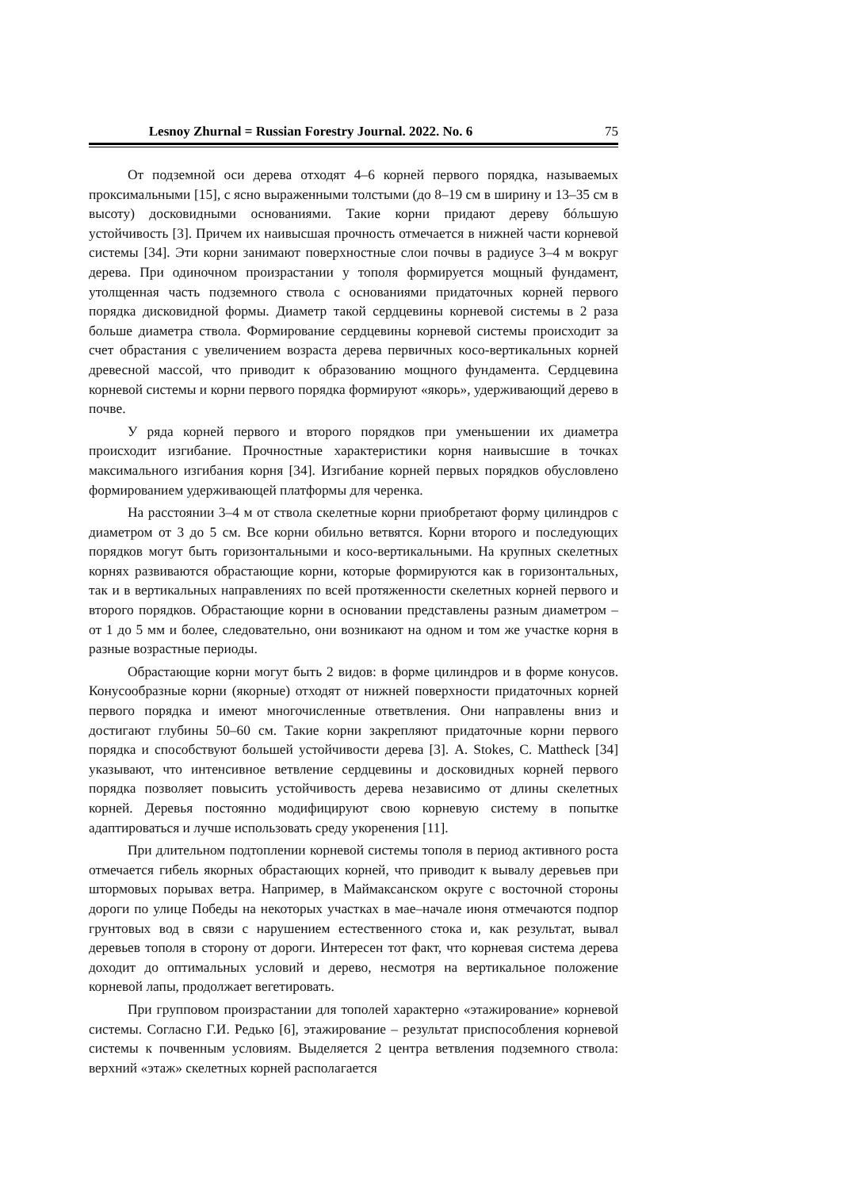Lesnoy Zhurnal = Russian Forestry Journal. 2022. No. 6 75
От подземной оси дерева отходят 4–6 корней первого порядка, называемых проксимальными [15], с ясно выраженными толстыми (до 8–19 см в ширину и 13–35 см в высоту) досковидными основаниями. Такие корни придают дереву бóльшую устойчивость [3]. Причем их наивысшая прочность отмечается в нижней части корневой системы [34]. Эти корни занимают поверхностные слои почвы в радиусе 3–4 м вокруг дерева. При одиночном произрастании у тополя формируется мощный фундамент, утолщенная часть подземного ствола с основаниями придаточных корней первого порядка дисковидной формы. Диаметр такой сердцевины корневой системы в 2 раза больше диаметра ствола. Формирование сердцевины корневой системы происходит за счет обрастания с увеличением возраста дерева первичных косо-вертикальных корней древесной массой, что приводит к образованию мощного фундамента. Сердцевина корневой системы и корни первого порядка формируют «якорь», удерживающий дерево в почве.
У ряда корней первого и второго порядков при уменьшении их диаметра происходит изгибание. Прочностные характеристики корня наивысшие в точках максимального изгибания корня [34]. Изгибание корней первых порядков обусловлено формированием удерживающей платформы для черенка.
На расстоянии 3–4 м от ствола скелетные корни приобретают форму цилиндров с диаметром от 3 до 5 см. Все корни обильно ветвятся. Корни второго и последующих порядков могут быть горизонтальными и косо-вертикальными. На крупных скелетных корнях развиваются обрастающие корни, которые формируются как в горизонтальных, так и в вертикальных направлениях по всей протяженности скелетных корней первого и второго порядков. Обрастающие корни в основании представлены разным диаметром – от 1 до 5 мм и более, следовательно, они возникают на одном и том же участке корня в разные возрастные периоды.
Обрастающие корни могут быть 2 видов: в форме цилиндров и в форме конусов. Конусообразные корни (якорные) отходят от нижней поверхности придаточных корней первого порядка и имеют многочисленные ответвления. Они направлены вниз и достигают глубины 50–60 см. Такие корни закрепляют придаточные корни первого порядка и способствуют большей устойчивости дерева [3]. A. Stokes, C. Mattheck [34] указывают, что интенсивное ветвление сердцевины и досковидных корней первого порядка позволяет повысить устойчивость дерева независимо от длины скелетных корней. Деревья постоянно модифицируют свою корневую систему в попытке адаптироваться и лучше использовать среду укоренения [11].
При длительном подтоплении корневой системы тополя в период активного роста отмечается гибель якорных обрастающих корней, что приводит к вывалу деревьев при штормовых порывах ветра. Например, в Маймаксанском округе с восточной стороны дороги по улице Победы на некоторых участках в мае–начале июня отмечаются подпор грунтовых вод в связи с нарушением естественного стока и, как результат, вывал деревьев тополя в сторону от дороги. Интересен тот факт, что корневая система дерева доходит до оптимальных условий и дерево, несмотря на вертикальное положение корневой лапы, продолжает вегетировать.
При групповом произрастании для тополей характерно «этажирование» корневой системы. Согласно Г.И. Редько [6], этажирование – результат приспособления корневой системы к почвенным условиям. Выделяется 2 центра ветвления подземного ствола: верхний «этаж» скелетных корней располагается